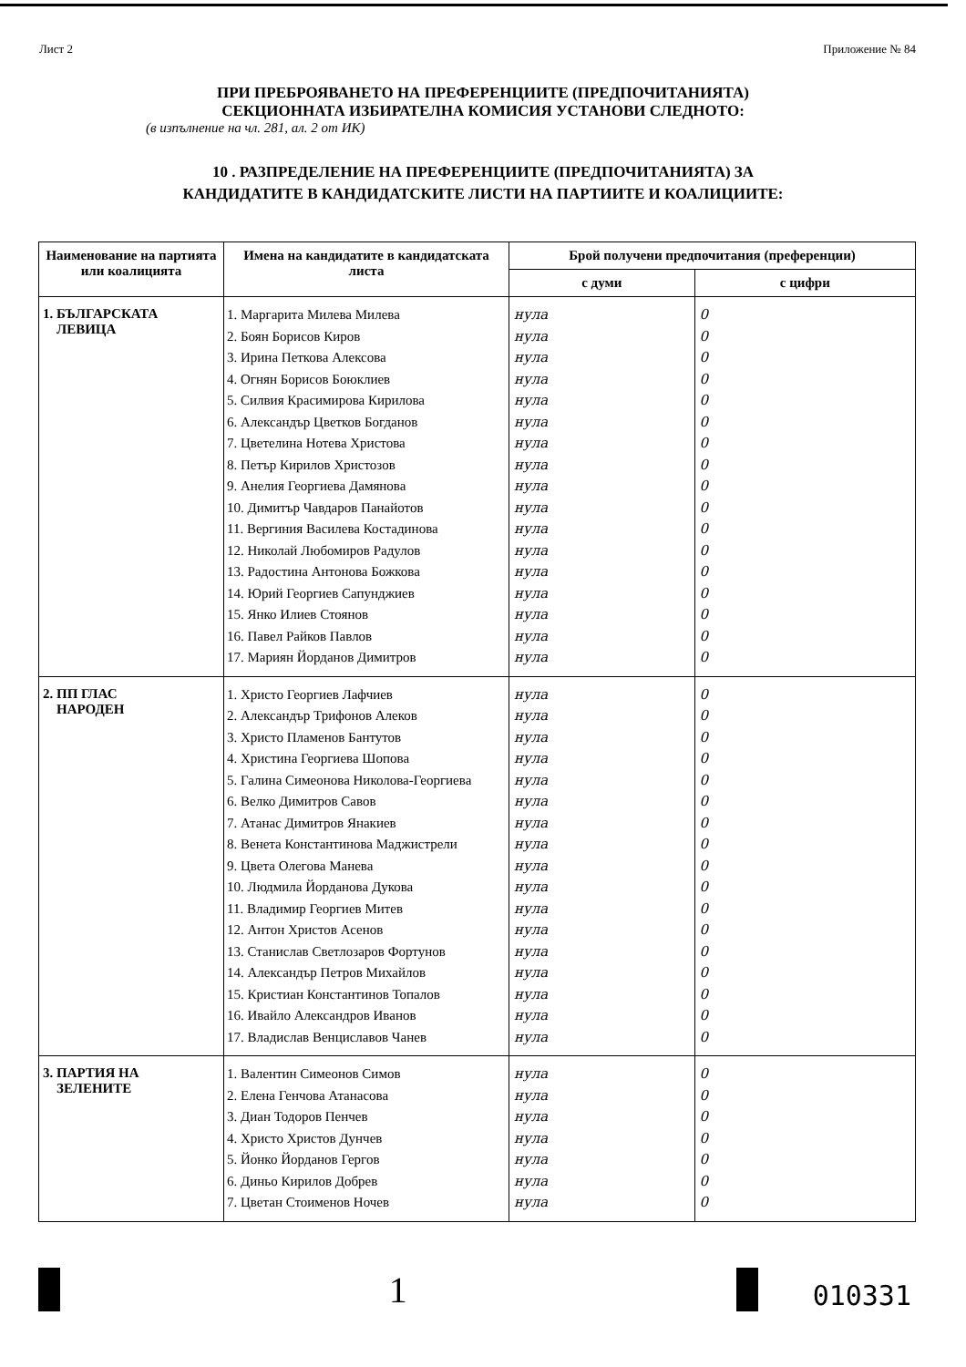Лист 2 Приложение № 84
ПРИ ПРЕБРОЯВАНЕТО НА ПРЕФЕРЕНЦИИТЕ (ПРЕДПОЧИТАНИЯТА)
СЕКЦИОННАТА ИЗБИРАТЕЛНА КОМИСИЯ УСТАНОВИ СЛЕДНОТО:
(в изпълнение на чл. 281, ал. 2 от ИК)
10 . РАЗПРЕДЕЛЕНИЕ НА ПРЕФЕРЕНЦИИТЕ (ПРЕДПОЧИТАНИЯТА) ЗА
КАНДИДАТИТЕ В КАНДИДАТСКИТЕ ЛИСТИ НА ПАРТИИТЕ И КОАЛИЦИИТЕ:
| Наименование на партията или коалицията | Имена на кандидатите в кандидатската листа | Брой получени предпочитания (преференции) | |
| --- | --- | --- | --- |
| | | с думи | с цифри |
| 1. БЪЛГАРСКАТА ЛЕВИЦА | 1. Маргарита Милева Милева 2. Боян Борисов Киров 3. Ирина Петкова Алексова 4. Огнян Борисов Боюклиев 5. Силвия Красимирова Кирилова 6. Александър Цветков Богданов 7. Цветелина Нотева Христова 8. Петър Кирилов Христозов 9. Анелия Георгиева Дамянова 10. Димитър Чавдаров Панайотов 11. Вергиния Василева Костадинова 12. Николай Любомиров Радулов 13. Радостина Антонова Божкова 14. Юрий Георгиев Сапунджиев 15. Янко Илиев Стоянов 16. Павел Райков Павлов 17. Мариян Йорданов Димитров | нула нула нула нула нула нула нула нула нула нула нула нула нула нула нула нула нула | 0 0 0 0 0 0 0 0 0 0 0 0 0 0 0 0 0 |
| 2. ПП ГЛАС НАРОДЕН | 1. Христо Георгиев Лафчиев 2. Александър Трифонов Алеков 3. Христо Пламенов Бантутов 4. Христина Георгиева Шопова 5. Галина Симеонова Николова-Георгиева 6. Велко Димитров Савов 7. Атанас Димитров Янакиев 8. Венета Константинова Маджистрели 9. Цвета Олегова Манева 10. Людмила Йорданова Дукова 11. Владимир Георгиев Митев 12. Антон Христов Асенов 13. Станислав Светлозаров Фортунов 14. Александър Петров Михайлов 15. Кристиан Константинов Топалов 16. Ивайло Александров Иванов 17. Владислав Венциславов Чанев | нула нула нула нула нула нула нула нула нула нула нула нула нула нула нула нула нула | 0 0 0 0 0 0 0 0 0 0 0 0 0 0 0 0 0 |
| 3. ПАРТИЯ НА ЗЕЛЕНИТЕ | 1. Валентин Симеонов Симов 2. Елена Генчова Атанасова 3. Диан Тодоров Пенчев 4. Христо Христов Дунчев 5. Йонко Йорданов Гергов 6. Диньо Кирилов Добрев 7. Цветан Стоименов Ночев | нула нула нула нула нула нула нула | 0 0 0 0 0 0 0 |
1
010331